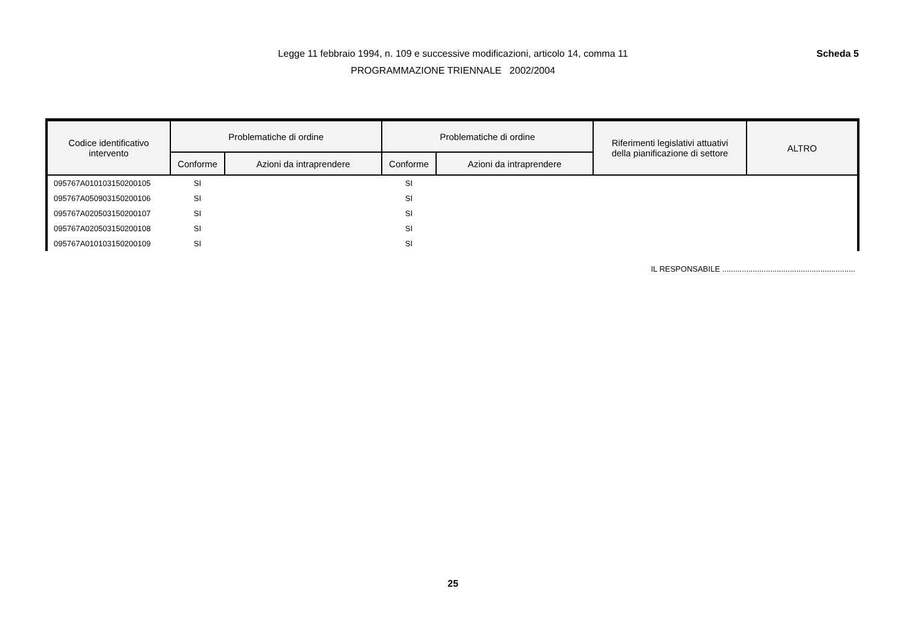Legge 11 febbraio 1994, n. 109 e successive modificazioni, articolo 14, comma 11 Scheda 5
PROGRAMMAZIONE TRIENNALE 2002/2004
| Codice identificativo intervento | Problematiche di ordine | | Problematiche di ordine | | Riferimenti legislativi attuativi della pianificazione di settore | ALTRO |
| --- | --- | --- | --- | --- | --- | --- |
| | Conforme | Azioni da intraprendere | Conforme | Azioni da intraprendere | | |
| 095767A010103150200105 | SI | | SI | | | |
| 095767A050903150200106 | SI | | SI | | | |
| 095767A020503150200107 | SI | | SI | | | |
| 095767A020503150200108 | SI | | SI | | | |
| 095767A010103150200109 | SI | | SI | | | |
IL RESPONSABILE .............................................................
25